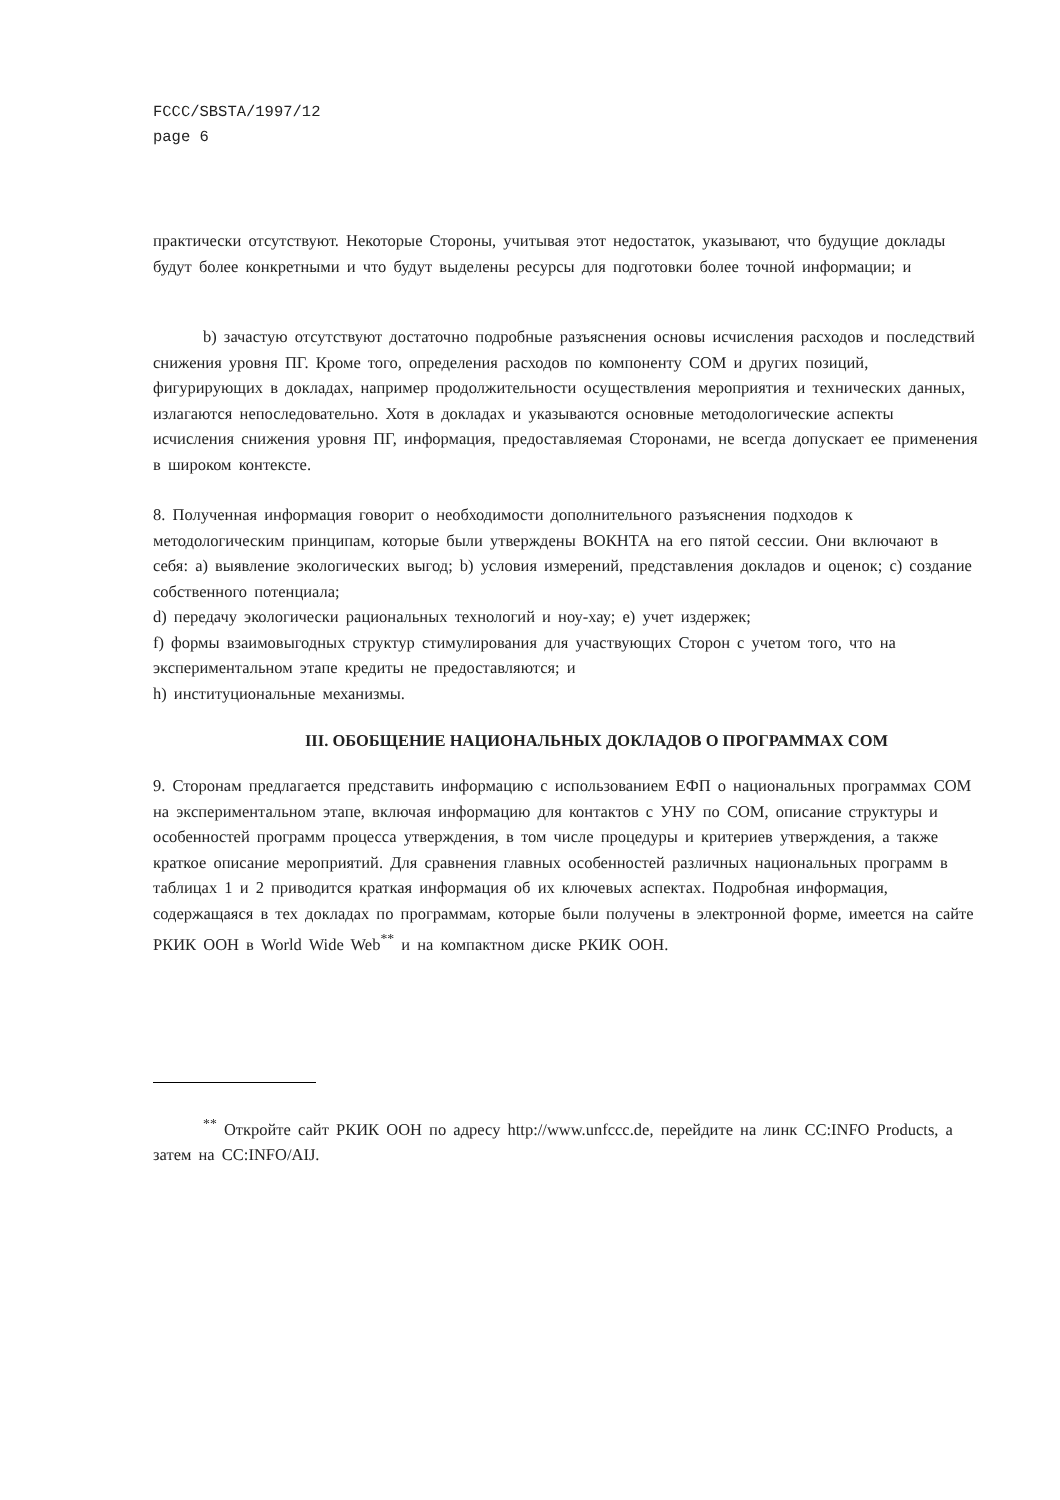FCCC/SBSTA/1997/12
page 6
практически отсутствуют. Некоторые Стороны, учитывая этот недостаток, указывают, что будущие доклады будут более конкретными и что будут выделены ресурсы для подготовки более точной информации; и
b) зачастую отсутствуют достаточно подробные разъяснения основы исчисления расходов и последствий снижения уровня ПГ. Кроме того, определения расходов по компоненту СОМ и других позиций, фигурирующих в докладах, например продолжительности осуществления мероприятия и технических данных, излагаются непоследовательно. Хотя в докладах и указываются основные методологические аспекты исчисления снижения уровня ПГ, информация, предоставляемая Сторонами, не всегда допускает ее применения в широком контексте.
8. Полученная информация говорит о необходимости дополнительного разъяснения подходов к методологическим принципам, которые были утверждены ВОКНТА на его пятой сессии. Они включают в себя: a) выявление экологических выгод; b) условия измерений, представления докладов и оценок; c) создание собственного потенциала;
d) передачу экологически рациональных технологий и ноу-хау; e) учет издержек;
f) формы взаимовыгодных структур стимулирования для участвующих Сторон с учетом того, что на экспериментальном этапе кредиты не предоставляются; и
h) институциональные механизмы.
III. ОБОБЩЕНИЕ НАЦИОНАЛЬНЫХ ДОКЛАДОВ О ПРОГРАММАХ СОМ
9. Сторонам предлагается представить информацию с использованием ЕФП о национальных программах СОМ на экспериментальном этапе, включая информацию для контактов с УНУ по СОМ, описание структуры и особенностей программ процесса утверждения, в том числе процедуры и критериев утверждения, а также краткое описание мероприятий. Для сравнения главных особенностей различных национальных программ в таблицах 1 и 2 приводится краткая информация об их ключевых аспектах. Подробная информация, содержащаяся в тех докладах по программам, которые были получены в электронной форме, имеется на сайте РКИК ООН в World Wide Web<sup>**</sup> и на компактном диске РКИК ООН.
<sup>**</sup> Откройте сайт РКИК ООН по адресу http://www.unfccc.de, перейдите на линк CC:INFO Products, а затем на CC:INFO/AIJ.